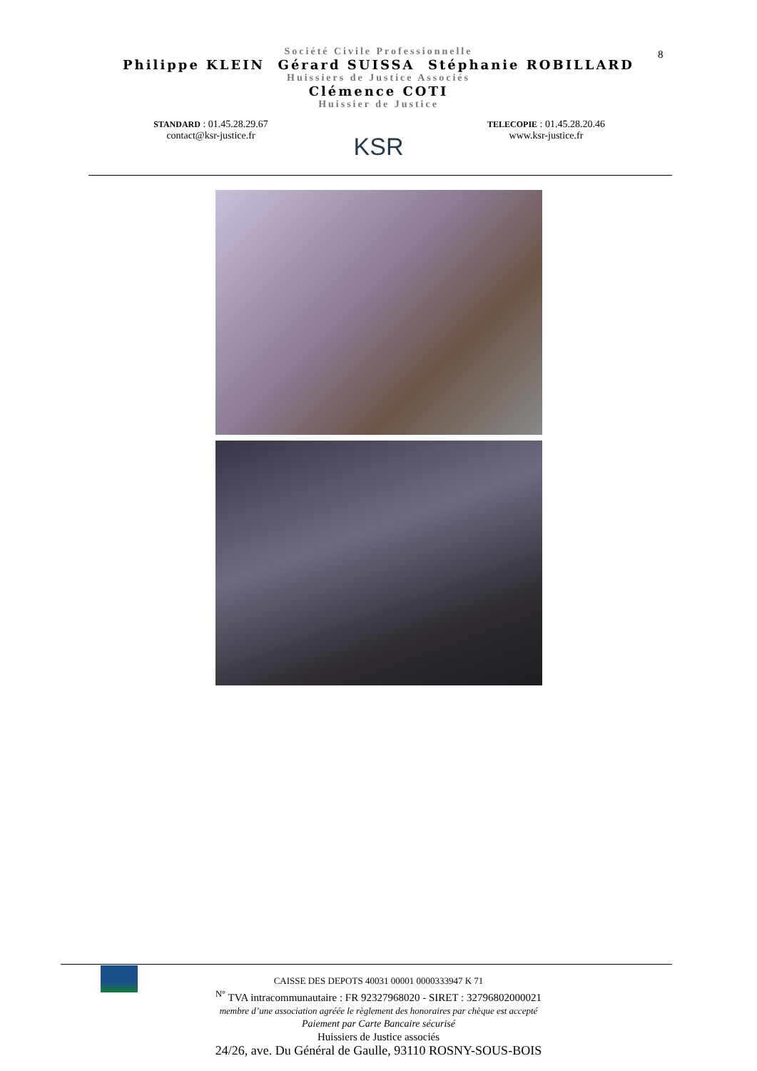8
Société Civile Professionnelle
Philippe KLEIN Gérard SUISSA Stéphanie ROBILLARD
Huissiers de Justice Associés
Clémence COTI
Huissier de Justice
STANDARD : 01.45.28.29.67
contact@ksr-justice.fr
KSR
TELECOPIE : 01.45.28.20.46
www.ksr-justice.fr
CAISSE DES DEPOTS 40031 00001 0000333947 K 71
<sup>N°</sup> TVA intracommunautaire : FR 92327968020 - SIRET : 32796802000021
membre d’une association agréée le règlement des honoraires par chèque est accepté
Paiement par Carte Bancaire sécurisé
Huissiers de Justice associés
24/26, ave. Du Général de Gaulle, 93110 ROSNY-SOUS-BOIS